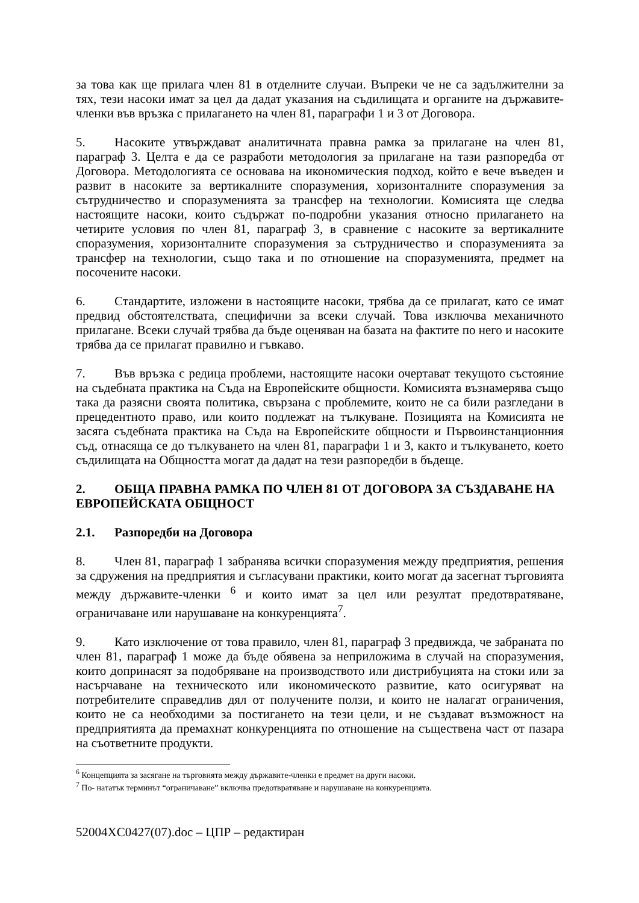за това как ще прилага член 81 в отделните случаи. Въпреки че не са задължителни за тях, тези насоки имат за цел да дадат указания на съдилищата и органите на държавите-членки във връзка с прилагането на член 81, параграфи 1 и 3 от Договора.
5. Насоките утвърждават аналитичната правна рамка за прилагане на член 81, параграф 3. Целта е да се разработи методология за прилагане на тази разпоредба от Договора. Методологията се основава на икономическия подход, който е вече въведен и развит в насоките за вертикалните споразумения, хоризонталните споразумения за сътрудничество и споразуменията за трансфер на технологии. Комисията ще следва настоящите насоки, които съдържат по-подробни указания относно прилагането на четирите условия по член 81, параграф 3, в сравнение с насоките за вертикалните споразумения, хоризонталните споразумения за сътрудничество и споразуменията за трансфер на технологии, също така и по отношение на споразуменията, предмет на посочените насоки.
6. Стандартите, изложени в настоящите насоки, трябва да се прилагат, като се имат предвид обстоятелствата, специфични за всеки случай. Това изключва механичното прилагане. Всеки случай трябва да бъде оценяван на базата на фактите по него и насоките трябва да се прилагат правилно и гъвкаво.
7. Във връзка с редица проблеми, настоящите насоки очертават текущото състояние на съдебната практика на Съда на Европейските общности. Комисията възнамерява също така да разясни своята политика, свързана с проблемите, които не са били разгледани в прецедентното право, или които подлежат на тълкуване. Позицията на Комисията не засяга съдебната практика на Съда на Европейските общности и Първоинстанционния съд, отнасяща се до тълкуването на член 81, параграфи 1 и 3, както и тълкуването, което съдилищата на Общността могат да дадат на тези разпоредби в бъдеще.
2. ОБЩА ПРАВНА РАМКА ПО ЧЛЕН 81 ОТ ДОГОВОРА ЗА СЪЗДАВАНЕ НА ЕВРОПЕЙСКАТА ОБЩНОСТ
2.1. Разпоредби на Договора
8. Член 81, параграф 1 забранява всички споразумения между предприятия, решения за сдружения на предприятия и съгласувани практики, които могат да засегнат търговията между държавите-членки <sup>6</sup> и които имат за цел или резултат предотвратяване, ограничаване или нарушаване на конкуренцията<sup>7</sup>.
9. Като изключение от това правило, член 81, параграф 3 предвижда, че забраната по член 81, параграф 1 може да бъде обявена за неприложима в случай на споразумения, които допринасят за подобряване на производството или дистрибуцията на стоки или за насърчаване на техническото или икономическото развитие, като осигуряват на потребителите справедлив дял от получените ползи, и които не налагат ограничения, които не са необходими за постигането на тези цели, и не създават възможност на предприятията да премахнат конкуренцията по отношение на съществена част от пазара на съответните продукти.
<sup>6</sup> Концепцията за засягане на търговията между държавите-членки е предмет на други насоки.
<sup>7</sup> По- нататък терминът “ограничаване” включва предотвратяване и нарушаване на конкуренцията.
52004XC0427(07).doc – ЦПР – редактиран